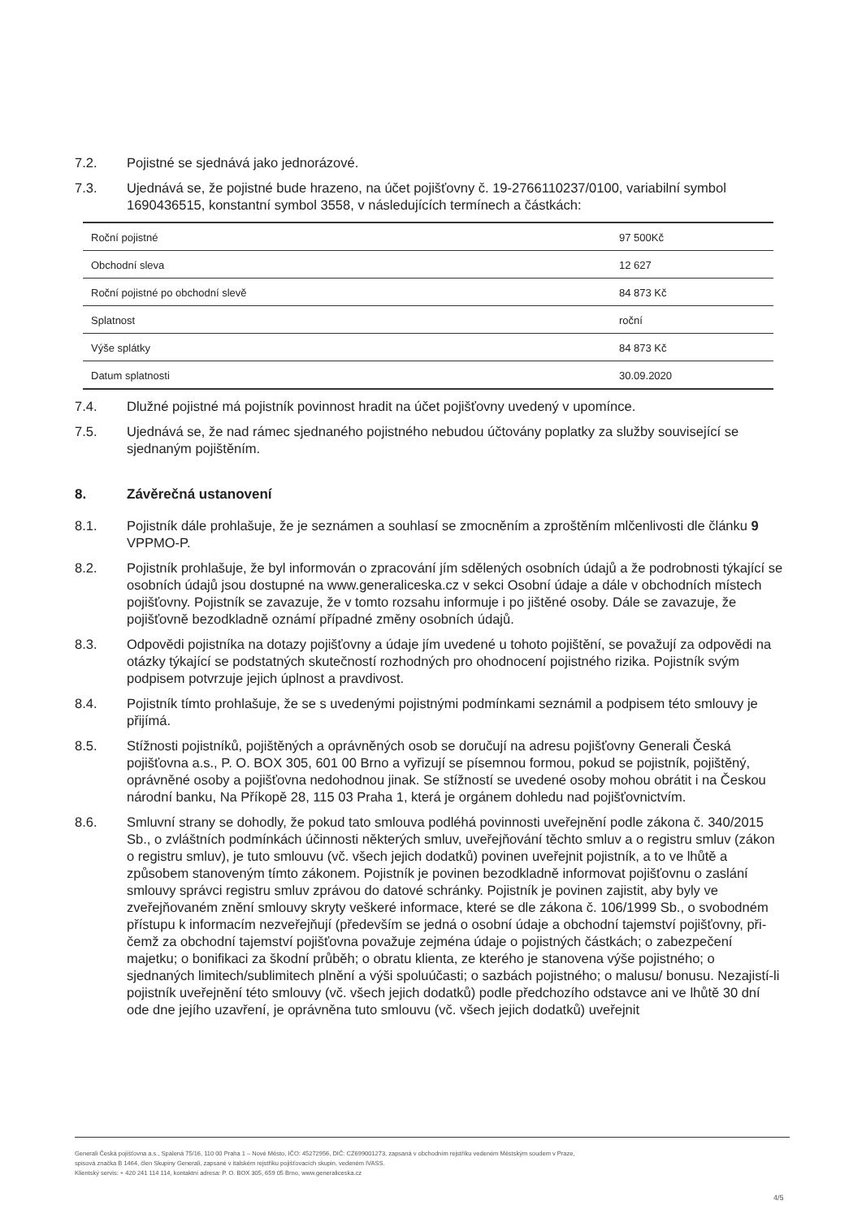7.2. Pojistné se sjednává jako jednorázové.
7.3. Ujednává se, že pojistné bude hrazeno, na účet pojišťovny č. 19-2766110237/0100, variabilní symbol 1690436515, konstantní symbol 3558, v následujících termínech a částkách:
| Roční pojistné | 97 500Kč |
| Obchodní sleva | 12 627 |
| Roční pojistné po obchodní slevě | 84 873 Kč |
| Splatnost | roční |
| Výše splátky | 84 873 Kč |
| Datum splatnosti | 30.09.2020 |
7.4. Dlužné pojistné má pojistník povinnost hradit na účet pojišťovny uvedený v upomínce.
7.5. Ujednává se, že nad rámec sjednaného pojistného nebudou účtovány poplatky za služby související se sjednaným pojištěním.
8. Závěrečná ustanovení
8.1. Pojistník dále prohlašuje, že je seznámen a souhlasí se zmocněním a zproštěním mlčenlivosti dle článku 9 VPPMO-P.
8.2. Pojistník prohlašuje, že byl informován o zpracování jím sdělených osobních údajů a že podrobnosti týkající se osobních údajů jsou dostupné na www.generaliceska.cz v sekci Osobní údaje a dále v obchodních místech pojišťovny. Pojistník se zavazuje, že v tomto rozsahu informuje i po jištěné osoby. Dále se zavazuje, že pojišťovně bezodkladně oznámí případné změny osobních údajů.
8.3. Odpovědi pojistníka na dotazy pojišťovny a údaje jím uvedené u tohoto pojištění, se považují za odpovědi na otázky týkající se podstatných skutečností rozhodných pro ohodnocení pojistného rizika. Pojistník svým podpisem potvrzuje jejich úplnost a pravdivost.
8.4. Pojistník tímto prohlašuje, že se s uvedenými pojistnými podmínkami seznámil a podpisem této smlouvy je přijímá.
8.5. Stížnosti pojistníků, pojištěných a oprávněných osob se doručují na adresu pojišťovny Generali Česká pojišťovna a.s., P. O. BOX 305, 601 00 Brno a vyřizují se písemnou formou, pokud se pojistník, pojištěný, oprávněné osoby a pojišťovna nedohodnou jinak. Se stížností se uvedené osoby mohou obrátit i na Českou národní banku, Na Příkopě 28, 115 03 Praha 1, která je orgánem dohledu nad pojišťovnictvím.
8.6. Smluvní strany se dohodly, že pokud tato smlouva podléhá povinnosti uveřejnění podle zákona č. 340/2015 Sb., o zvláštních podmínkách účinnosti některých smluv, uveřejňování těchto smluv a o registru smluv (zákon o registru smluv), je tuto smlouvu (vč. všech jejich dodatků) povinen uveřejnit pojistník, a to ve lhůtě a způsobem stanoveným tímto zákonem. Pojistník je povinen bezodkladně informovat pojišťovnu o zaslání smlouvy správci registru smluv zprávou do datové schránky. Pojistník je povinen zajistit, aby byly ve zveřejňovaném znění smlouvy skryty veškeré informace, které se dle zákona č. 106/1999 Sb., o svobodném přístupu k informacím nezveřejňují (především se jedná o osobní údaje a obchodní tajemství pojišťovny, při-čemž za obchodní tajemství pojišťovna považuje zejména údaje o pojistných částkách; o zabezpečení majetku; o bonifikaci za škodní průběh; o obratu klienta, ze kterého je stanovena výše pojistného; o sjednaných limitech/sublimitech plnění a výši spoluúčasti; o sazbách pojistného; o malusu/ bonusu. Nezajistí-li pojistník uveřejnění této smlouvy (vč. všech jejich dodatků) podle předchozího odstavce ani ve lhůtě 30 dní ode dne jejího uzavření, je oprávněna tuto smlouvu (vč. všech jejich dodatků) uveřejnit
Generali Česká pojišťovna a.s., Spálená 75/16, 110 00 Praha 1 – Nové Město, IČO: 45272956, DIČ: CZ699001273, zapsaná v obchodním rejstříku vedeném Městským soudem v Praze,
spisová značka B 1464, člen Skupiny Generali, zapsané v italském rejstříku pojišťovacích skupin, vedeném IVASS.
Klientský servis: + 420 241 114 114, kontaktní adresa: P. O. BOX 305, 659 05 Brno, www.generaliceska.cz
4/5